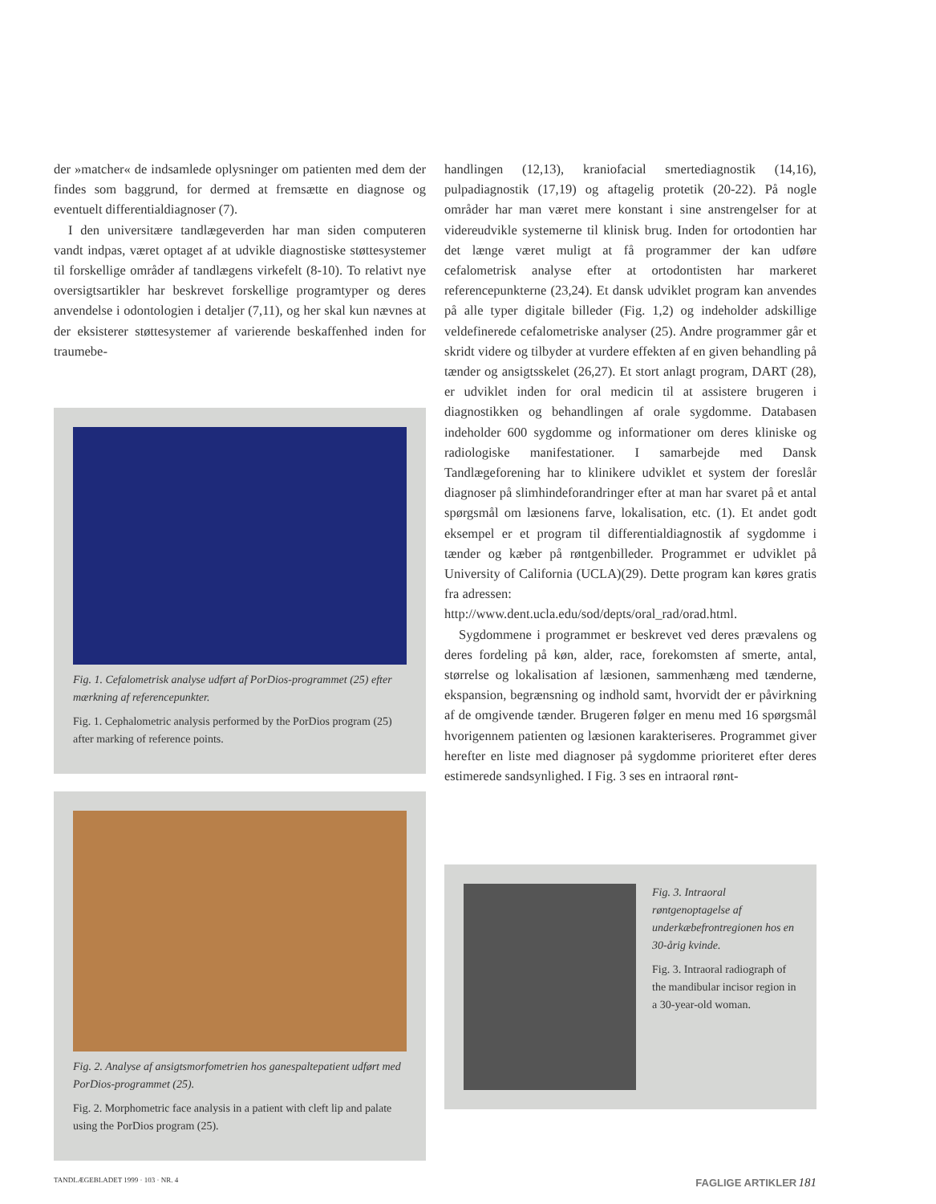der »matcher« de indsamlede oplysninger om patienten med dem der findes som baggrund, for dermed at fremsætte en diagnose og eventuelt differentialdiagnoser (7).
I den universitære tandlægeverden har man siden computeren vandt indpas, været optaget af at udvikle diagnostiske støttesystemer til forskellige områder af tandlægens virkefelt (8-10). To relativt nye oversigtsartikler har beskrevet forskellige programtyper og deres anvendelse i odontologien i detaljer (7,11), og her skal kun nævnes at der eksisterer støttesystemer af varierende beskaffenhed inden for traumebe-
Fig. 1. Cefalometrisk analyse udført af PorDios-programmet (25) efter mærkning af referencepunkter.
Fig. 1. Cephalometric analysis performed by the PorDios program (25) after marking of reference points.
Fig. 2. Analyse af ansigtsmorfometrien hos ganespaltepatient udført med PorDios-programmet (25).
Fig. 2. Morphometric face analysis in a patient with cleft lip and palate using the PorDios program (25).
handlingen (12,13), kraniofacial smertediagnostik (14,16), pulpadiagnostik (17,19) og aftagelig protetik (20-22). På nogle områder har man været mere konstant i sine anstrengelser for at videreudvikle systemerne til klinisk brug. Inden for ortodontien har det længe været muligt at få programmer der kan udføre cefalometrisk analyse efter at ortodontisten har markeret referencepunkterne (23,24). Et dansk udviklet program kan anvendes på alle typer digitale billeder (Fig. 1,2) og indeholder adskillige veldefinerede cefalometriske analyser (25). Andre programmer går et skridt videre og tilbyder at vurdere effekten af en given behandling på tænder og ansigtsskelet (26,27). Et stort anlagt program, DART (28), er udviklet inden for oral medicin til at assistere brugeren i diagnostikken og behandlingen af orale sygdomme. Databasen indeholder 600 sygdomme og informationer om deres kliniske og radiologiske manifestationer. I samarbejde med Dansk Tandlægeforening har to klinikere udviklet et system der foreslår diagnoser på slimhindeforandringer efter at man har svaret på et antal spørgsmål om læsionens farve, lokalisation, etc. (1). Et andet godt eksempel er et program til differentialdiagnostik af sygdomme i tænder og kæber på røntgenbilleder. Programmet er udviklet på University of California (UCLA)(29). Dette program kan køres gratis fra adressen:
http://www.dent.ucla.edu/sod/depts/oral_rad/orad.html.
Sygdommene i programmet er beskrevet ved deres prævalens og deres fordeling på køn, alder, race, forekomsten af smerte, antal, størrelse og lokalisation af læsionen, sammenhæng med tænderne, ekspansion, begrænsning og indhold samt, hvorvidt der er påvirkning af de omgivende tænder. Brugeren følger en menu med 16 spørgsmål hvorigennem patienten og læsionen karakteriseres. Programmet giver herefter en liste med diagnoser på sygdomme prioriteret efter deres estimerede sandsynlighed. I Fig. 3 ses en intraoral rønt-
Fig. 3. Intraoral røntgenoptagelse af underkæbefrontregionen hos en 30-årig kvinde.
Fig. 3. Intraoral radiograph of the mandibular incisor region in a 30-year-old woman.
TANDLÆGEBLADET 1999 · 103 · NR. 4 FAGLIGE ARTIKLER 181